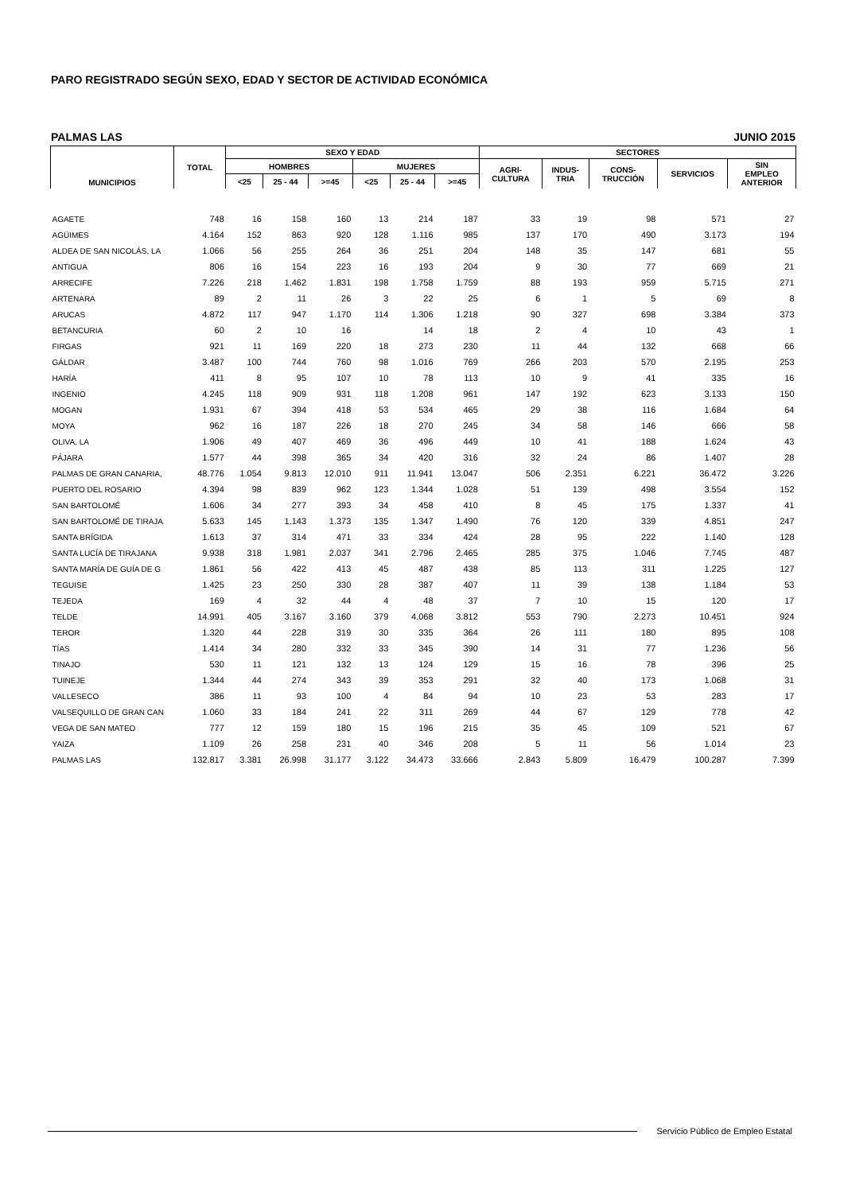PARO REGISTRADO SEGÚN SEXO, EDAD Y SECTOR DE ACTIVIDAD ECONÓMICA
PALMAS LAS JUNIO 2015
| MUNICIPIOS | TOTAL | SEXO Y EDAD | | | | | | SECTORES | | | | |
| --- | --- | --- | --- | --- | --- | --- | --- | --- | --- | --- | --- | --- |
| | | HOMBRES | | | MUJERES | | | AGRI- CULTURA | INDUS- TRIA | CONS- TRUCCIÓN | SERVICIOS | SIN EMPLEO ANTERIOR |
| | | <25 | 25 - 44 | >=45 | <25 | 25 - 44 | >=45 | | | | | |
| AGAETE | 748 | 16 | 158 | 160 | 13 | 214 | 187 | 33 | 19 | 98 | 571 | 27 |
| AGÜIMES | 4.164 | 152 | 863 | 920 | 128 | 1.116 | 985 | 137 | 170 | 490 | 3.173 | 194 |
| ALDEA DE SAN NICOLÁS, LA | 1.066 | 56 | 255 | 264 | 36 | 251 | 204 | 148 | 35 | 147 | 681 | 55 |
| ANTIGUA | 806 | 16 | 154 | 223 | 16 | 193 | 204 | 9 | 30 | 77 | 669 | 21 |
| ARRECIFE | 7.226 | 218 | 1.462 | 1.831 | 198 | 1.758 | 1.759 | 88 | 193 | 959 | 5.715 | 271 |
| ARTENARA | 89 | 2 | 11 | 26 | 3 | 22 | 25 | 6 | 1 | 5 | 69 | 8 |
| ARUCAS | 4.872 | 117 | 947 | 1.170 | 114 | 1.306 | 1.218 | 90 | 327 | 698 | 3.384 | 373 |
| BETANCURIA | 60 | 2 | 10 | 16 | | 14 | 18 | 2 | 4 | 10 | 43 | 1 |
| FIRGAS | 921 | 11 | 169 | 220 | 18 | 273 | 230 | 11 | 44 | 132 | 668 | 66 |
| GÁLDAR | 3.487 | 100 | 744 | 760 | 98 | 1.016 | 769 | 266 | 203 | 570 | 2.195 | 253 |
| HARÍA | 411 | 8 | 95 | 107 | 10 | 78 | 113 | 10 | 9 | 41 | 335 | 16 |
| INGENIO | 4.245 | 118 | 909 | 931 | 118 | 1.208 | 961 | 147 | 192 | 623 | 3.133 | 150 |
| MOGAN | 1.931 | 67 | 394 | 418 | 53 | 534 | 465 | 29 | 38 | 116 | 1.684 | 64 |
| MOYA | 962 | 16 | 187 | 226 | 18 | 270 | 245 | 34 | 58 | 146 | 666 | 58 |
| OLIVA, LA | 1.906 | 49 | 407 | 469 | 36 | 496 | 449 | 10 | 41 | 188 | 1.624 | 43 |
| PÁJARA | 1.577 | 44 | 398 | 365 | 34 | 420 | 316 | 32 | 24 | 86 | 1.407 | 28 |
| PALMAS DE GRAN CANARIA, | 48.776 | 1.054 | 9.813 | 12.010 | 911 | 11.941 | 13.047 | 506 | 2.351 | 6.221 | 36.472 | 3.226 |
| PUERTO DEL ROSARIO | 4.394 | 98 | 839 | 962 | 123 | 1.344 | 1.028 | 51 | 139 | 498 | 3.554 | 152 |
| SAN BARTOLOMÉ | 1.606 | 34 | 277 | 393 | 34 | 458 | 410 | 8 | 45 | 175 | 1.337 | 41 |
| SAN BARTOLOMÉ DE TIRAJA | 5.633 | 145 | 1.143 | 1.373 | 135 | 1.347 | 1.490 | 76 | 120 | 339 | 4.851 | 247 |
| SANTA BRÍGIDA | 1.613 | 37 | 314 | 471 | 33 | 334 | 424 | 28 | 95 | 222 | 1.140 | 128 |
| SANTA LUCÍA DE TIRAJANA | 9.938 | 318 | 1.981 | 2.037 | 341 | 2.796 | 2.465 | 285 | 375 | 1.046 | 7.745 | 487 |
| SANTA MARÍA DE GUÍA DE G | 1.861 | 56 | 422 | 413 | 45 | 487 | 438 | 85 | 113 | 311 | 1.225 | 127 |
| TEGUISE | 1.425 | 23 | 250 | 330 | 28 | 387 | 407 | 11 | 39 | 138 | 1.184 | 53 |
| TEJEDA | 169 | 4 | 32 | 44 | 4 | 48 | 37 | 7 | 10 | 15 | 120 | 17 |
| TELDE | 14.991 | 405 | 3.167 | 3.160 | 379 | 4.068 | 3.812 | 553 | 790 | 2.273 | 10.451 | 924 |
| TEROR | 1.320 | 44 | 228 | 319 | 30 | 335 | 364 | 26 | 111 | 180 | 895 | 108 |
| TÍAS | 1.414 | 34 | 280 | 332 | 33 | 345 | 390 | 14 | 31 | 77 | 1.236 | 56 |
| TINAJO | 530 | 11 | 121 | 132 | 13 | 124 | 129 | 15 | 16 | 78 | 396 | 25 |
| TUINEJE | 1.344 | 44 | 274 | 343 | 39 | 353 | 291 | 32 | 40 | 173 | 1.068 | 31 |
| VALLESECO | 386 | 11 | 93 | 100 | 4 | 84 | 94 | 10 | 23 | 53 | 283 | 17 |
| VALSEQUILLO DE GRAN CAN | 1.060 | 33 | 184 | 241 | 22 | 311 | 269 | 44 | 67 | 129 | 778 | 42 |
| VEGA DE SAN MATEO | 777 | 12 | 159 | 180 | 15 | 196 | 215 | 35 | 45 | 109 | 521 | 67 |
| YAIZA | 1.109 | 26 | 258 | 231 | 40 | 346 | 208 | 5 | 11 | 56 | 1.014 | 23 |
| PALMAS LAS | 132.817 | 3.381 | 26.998 | 31.177 | 3.122 | 34.473 | 33.666 | 2.843 | 5.809 | 16.479 | 100.287 | 7.399 |
Servicio Público de Empleo Estatal